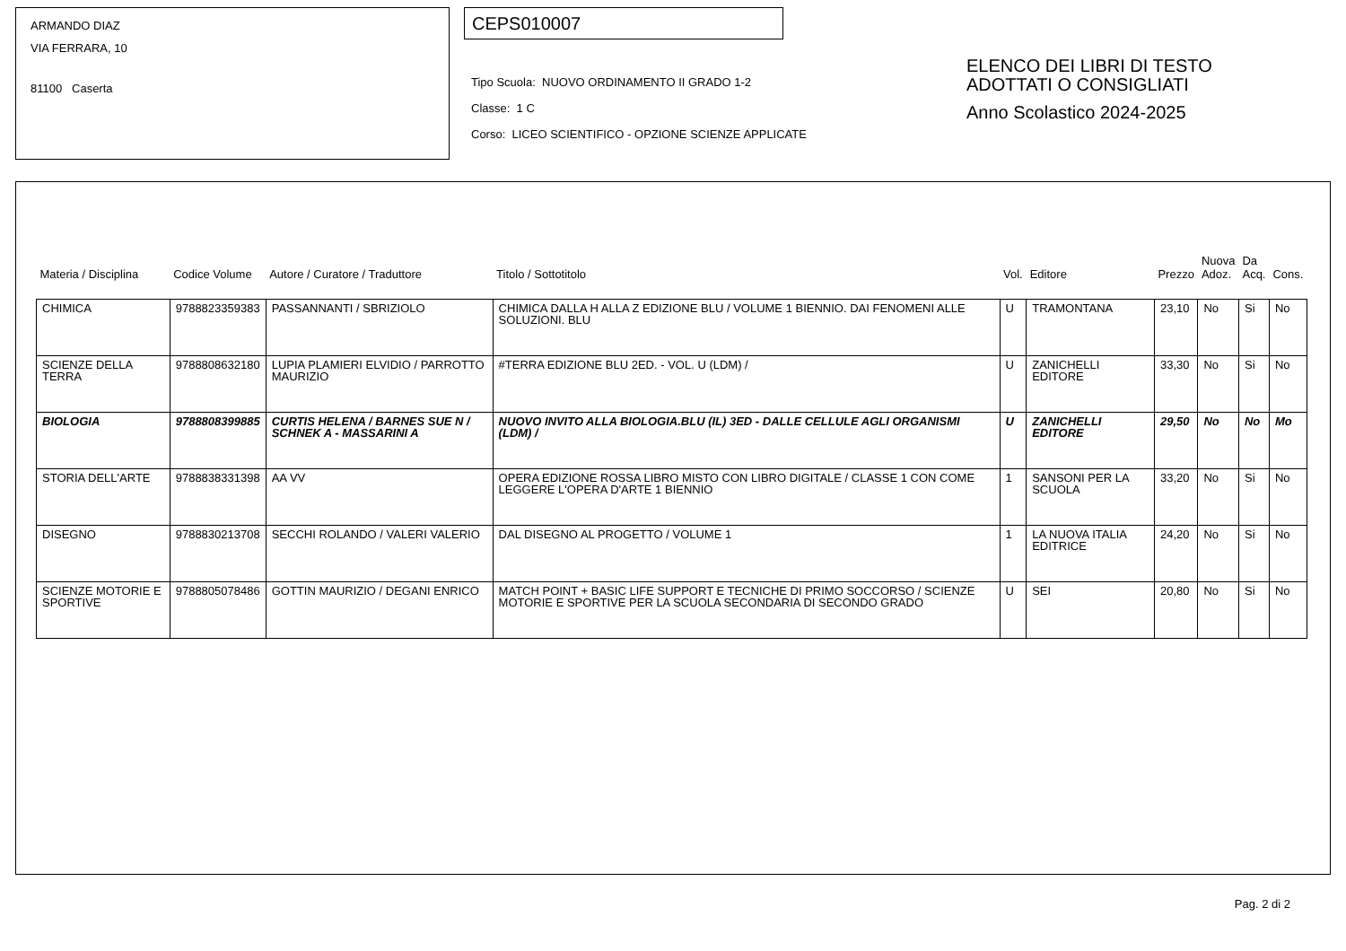ARMANDO DIAZ
VIA FERRARA, 10
81100 Caserta
CEPS010007
Tipo Scuola: NUOVO ORDINAMENTO II GRADO 1-2
Classe: 1 C
Corso: LICEO SCIENTIFICO - OPZIONE SCIENZE APPLICATE
ELENCO DEI LIBRI DI TESTO
ADOTTATI O CONSIGLIATI
Anno Scolastico 2024-2025
| Materia / Disciplina | Codice Volume | Autore / Curatore / Traduttore | Titolo / Sottotitolo | Vol. | Editore | Prezzo | Nuova Adoz. | Da Acq. | Cons. |
| --- | --- | --- | --- | --- | --- | --- | --- | --- | --- |
| CHIMICA | 9788823359383 | PASSANNANTI / SBRIZIOLO | CHIMICA DALLA H ALLA Z EDIZIONE BLU / VOLUME 1 BIENNIO. DAI FENOMENI ALLE SOLUZIONI. BLU | U | TRAMONTANA | 23,10 | No | Si | No |
| SCIENZE DELLA TERRA | 9788808632180 | LUPIA PLAMIERI ELVIDIO / PARROTTO MAURIZIO | #TERRA EDIZIONE BLU 2ED. - VOL. U (LDM) / | U | ZANICHELLI EDITORE | 33,30 | No | Si | No |
| BIOLOGIA | 9788808399885 | CURTIS HELENA / BARNES SUE N / SCHNEK A - MASSARINI A | NUOVO INVITO ALLA BIOLOGIA.BLU (IL) 3ED - DALLE CELLULE AGLI ORGANISMI (LDM) / | U | ZANICHELLI EDITORE | 29,50 | No | No | Mo |
| STORIA DELL'ARTE | 9788838331398 | AA VV | OPERA EDIZIONE ROSSA LIBRO MISTO CON LIBRO DIGITALE / CLASSE 1 CON COME LEGGERE L'OPERA D'ARTE 1 BIENNIO | 1 | SANSONI PER LA SCUOLA | 33,20 | No | Si | No |
| DISEGNO | 9788830213708 | SECCHI ROLANDO / VALERI VALERIO | DAL DISEGNO AL PROGETTO / VOLUME 1 | 1 | LA NUOVA ITALIA EDITRICE | 24,20 | No | Si | No |
| SCIENZE MOTORIE E SPORTIVE | 9788805078486 | GOTTIN MAURIZIO / DEGANI ENRICO | MATCH POINT + BASIC LIFE SUPPORT E TECNICHE DI PRIMO SOCCORSO / SCIENZE MOTORIE E SPORTIVE PER LA SCUOLA SECONDARIA DI SECONDO GRADO | U | SEI | 20,80 | No | Si | No |
Pag. 2 di 2